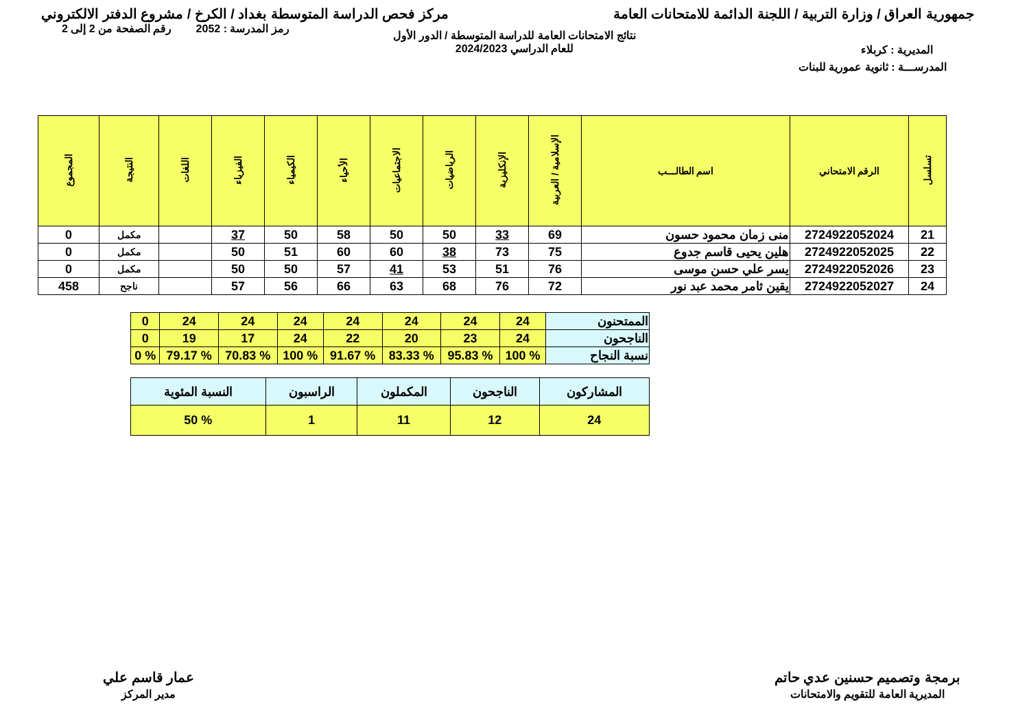جمهورية العراق / وزارة التربية / اللجنة الدائمة للامتحانات العامة
مركز فحص الدراسة المتوسطة بغداد / الكرخ / مشروع الدفتر الالكتروني
رمز المدرسة : 2052 رقم الصفحة من 2 إلى 2
المديرية : كربلاء
نتائج الامتحانات العامة للدراسة المتوسطة / الدور الأول
للعام الدراسي 2024/2023
المدرســـة : ثانوية عمورية للبنات
| تسلسل | الرقم الامتحاني | اسم الطالـــب | الإسلامية / العربية | الإنكليزية | الرياضيات | الاجتماعيات | الأحياء | الكيمياء | الفيزياء | اللغات | النتيجة | المجموع |
| --- | --- | --- | --- | --- | --- | --- | --- | --- | --- | --- | --- | --- |
| 21 | 2724922052024 | منى زمان محمود حسون | 69 | 33 | 50 | 50 | 58 | 50 | 37 | | مكمل | 0 |
| 22 | 2724922052025 | هلين يحيى قاسم جدوع | 75 | 73 | 38 | 60 | 60 | 51 | 50 | | مكمل | 0 |
| 23 | 2724922052026 | يسر علي حسن موسى | 76 | 51 | 53 | 41 | 57 | 50 | 50 | | مكمل | 0 |
| 24 | 2724922052027 | يقين ثامر محمد عبد نور | 72 | 76 | 68 | 63 | 66 | 56 | 57 | | ناجح | 458 |
| الممتحنون | 24 | 24 | 24 | 24 | 24 | 24 | 24 | 0 |
| الناجحون | 24 | 23 | 20 | 22 | 24 | 17 | 19 | 0 |
| نسبة النجاح | % 100 | % 95.83 | % 83.33 | % 91.67 | % 100 | % 70.83 | % 79.17 | % 0 |
| المشاركون | الناجحون | المكملون | الراسبون | النسبة المئوية |
| 24 | 12 | 11 | 1 | % 50 |
برمجة وتصميم حسنين عدي حاتم
المديرية العامة للتقويم والامتحانات
عمار قاسم علي
مدير المركز